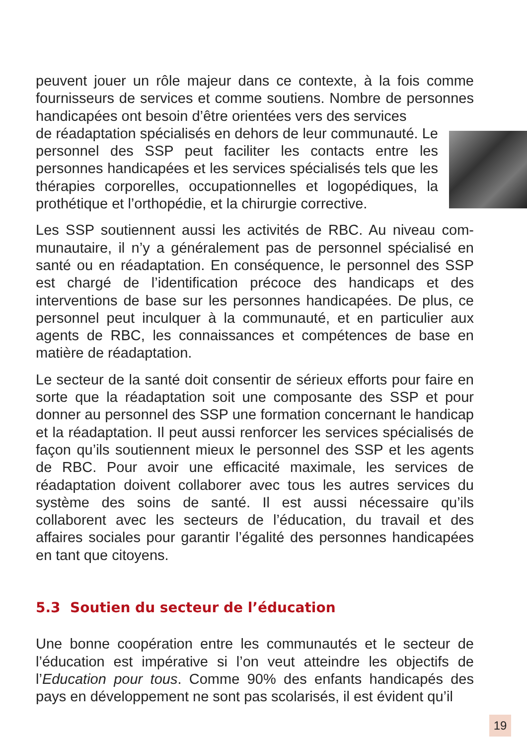peuvent jouer un rôle majeur dans ce contexte, à la fois comme fournisseurs de services et comme soutiens. Nombre de per­sonnes handicapées ont besoin d’être orientées vers des services
de réadaptation spécialisés en dehors de leur communauté. Le personnel des SSP peut faciliter les contacts entre les personnes handicapées et les services spécialisés tels que les thérapies corporelles, occupationnelles et logopédiques, la prothétique et l’orthopédie, et la chirurgie corrective.
Les SSP soutiennent aussi les activités de RBC. Au niveau com­munautaire, il n’y a généralement pas de personnel spécialisé en santé ou en réadaptation. En conséquence, le personnel des SSP est chargé de l’identification précoce des handicaps et des interventions de base sur les personnes handicapées. De plus, ce personnel peut inculquer à la communauté, et en particulier aux agents de RBC, les connaissances et compétences de base en matière de réadaptation.
Le secteur de la santé doit consentir de sérieux efforts pour faire en sorte que la réadaptation soit une composante des SSP et pour donner au personnel des SSP une formation concernant le handicap et la réadaptation. Il peut aussi renforcer les services spécialisés de façon qu’ils soutiennent mieux le personnel des SSP et les agents de RBC. Pour avoir une efficacité maximale, les services de réadaptation doivent collaborer avec tous les autres services du système des soins de santé. Il est aussi nécessaire qu’ils collaborent avec les secteurs de l’éducation, du travail et des affaires sociales pour garantir l’égalité des personnes handi­capées en tant que citoyens.
5.3 Soutien du secteur de l’éducation
Une bonne coopération entre les communautés et le secteur de l’éducation est impérative si l’on veut atteindre les objectifs de l’Education pour tous. Comme 90% des enfants handicapés des pays en développement ne sont pas scolarisés, il est évident qu’il
19